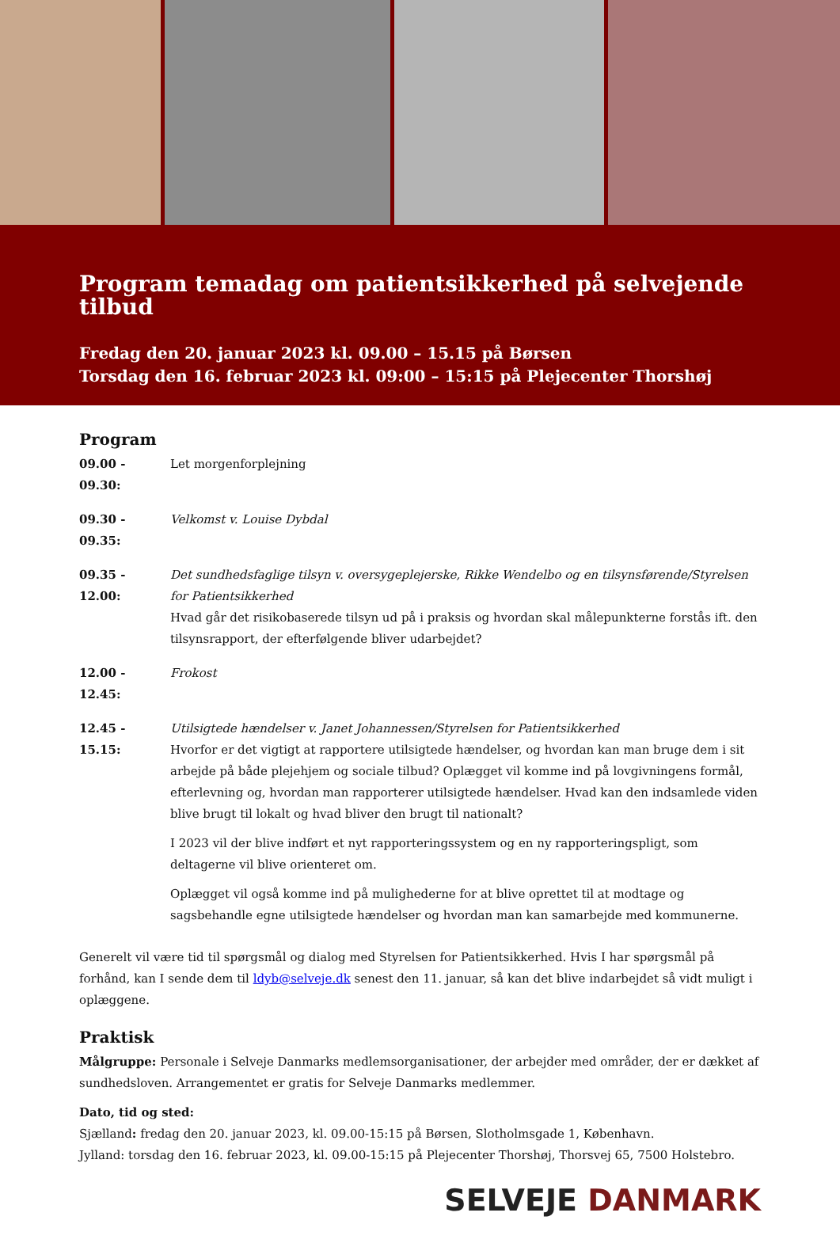Program temadag om patientsikkerhed på selvejende tilbud
Fredag den 20. januar 2023 kl. 09.00 – 15.15 på Børsen
Torsdag den 16. februar 2023 kl. 09:00 – 15:15 på Plejecenter Thorshøj
Program
09.00 - 09.30: Let morgenforplejning
09.30 - 09.35: Velkomst v. Louise Dybdal
09.35 - 12.00:
Det sundhedsfaglige tilsyn v. oversygeplejerske, Rikke Wendelbo og en tilsynsførende/Styrelsen for Patientsikkerhed
Hvad går det risikobaserede tilsyn ud på i praksis og hvordan skal målepunkterne forstås ift. den tilsynsrapport, der efterfølgende bliver udarbejdet?
12.00 - 12.45: Frokost
12.45 - 15.15:
Utilsigtede hændelser v. Janet Johannessen/Styrelsen for Patientsikkerhed
Hvorfor er det vigtigt at rapportere utilsigtede hændelser, og hvordan kan man bruge dem i sit arbejde på både plejehjem og sociale tilbud? Oplægget vil komme ind på lovgivningens formål, efterlevning og, hvordan man rapporterer utilsigtede hændelser. Hvad kan den indsamlede viden blive brugt til lokalt og hvad bliver den brugt til nationalt?
I 2023 vil der blive indført et nyt rapporteringssystem og en ny rapporteringspligt, som deltagerne vil blive orienteret om.
Oplægget vil også komme ind på mulighederne for at blive oprettet til at modtage og sagsbehandle egne utilsigtede hændelser og hvordan man kan samarbejde med kommunerne.
Generelt vil være tid til spørgsmål og dialog med Styrelsen for Patientsikkerhed. Hvis I har spørgsmål på forhånd, kan I sende dem til ldyb@selveje.dk senest den 11. januar, så kan det blive indarbejdet så vidt muligt i oplæggene.
Praktisk
Målgruppe: Personale i Selveje Danmarks medlemsorganisationer, der arbejder med områder, der er dækket af sundhedsloven. Arrangementet er gratis for Selveje Danmarks medlemmer.
Dato, tid og sted:
Sjælland: fredag den 20. januar 2023, kl. 09.00-15:15 på Børsen, Slotholmsgade 1, København.
Jylland: torsdag den 16. februar 2023, kl. 09.00-15:15 på Plejecenter Thorshøj, Thorsvej 65, 7500 Holstebro.
SELVEJE DANMARK